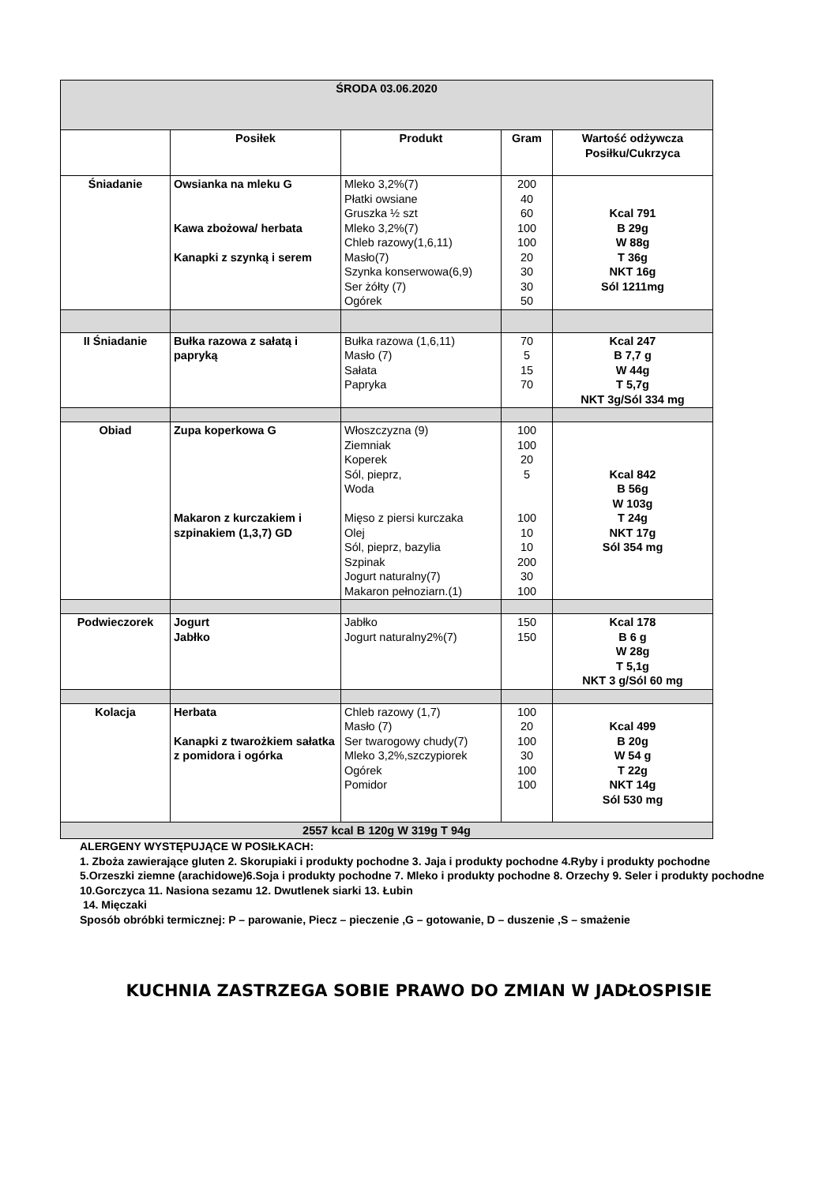| ŚRODA 03.06.2020 | | | | |
| --- | --- | --- | --- | --- |
| | Posiłek | Produkt | Gram | Wartość odżywcza Posiłku/Cukrzyca |
| Śniadanie | Owsianka na mleku G Kawa zbożowa/ herbata Kanapki z szynką i serem | Mleko 3,2%(7) Płatki owsiane Gruszka ½ szt Mleko 3,2%(7) Chleb razowy(1,6,11) Masło(7) Szynka konserwowa(6,9) Ser żółty (7) Ogórek | 200 40 60 100 100 20 30 30 50 | Kcal 791 B 29g W 88g T 36g NKT 16g Sól 1211mg |
| II Śniadanie | Bułka razowa z sałatą i papryką | Bułka razowa (1,6,11) Masło (7) Sałata Papryka | 70 5 15 70 | Kcal 247 B 7,7 g W 44g T 5,7g NKT 3g/Sól 334 mg |
| Obiad | Zupa koperkowa G Makaron z kurczakiem i szpinakiem (1,3,7) GD | Włoszczyzna (9) Ziemniak Koperek Sól, pieprz, Woda Mięso z piersi kurczaka Olej Sól, pieprz, bazylia Szpinak Jogurt naturalny(7) Makaron pełnoziarn.(1) | 100 100 20 5 100 10 10 200 30 100 | Kcal 842 B 56g W 103g T 24g NKT 17g Sól 354 mg |
| Podwieczorek | Jogurt Jabłko | Jabłko Jogurt naturalny2%(7) | 150 150 | Kcal 178 B 6 g W 28g T 5,1g NKT 3 g/Sól 60 mg |
| Kolacja | Herbata Kanapki z twarożkiem sałatka z pomidora i ogórka | Chleb razowy (1,7) Masło (7) Ser twarogowy chudy(7) Mleko 3,2%,szczypiorek Ogórek Pomidor | 100 20 100 30 100 100 | Kcal 499 B 20g W 54 g T 22g NKT 14g Sól 530 mg |
| 2557 kcal B 120g W 319g T 94g | | | | |
ALERGENY WYSTĘPUJĄCE W POSIŁKACH:
1. Zboża zawierające gluten 2. Skorupiaki i produkty pochodne 3. Jaja i produkty pochodne 4.Ryby i produkty pochodne 5.Orzeszki ziemne (arachidowe)6.Soja i produkty pochodne 7. Mleko i produkty pochodne 8. Orzechy 9. Seler i produkty pochodne 10.Gorczyca 11. Nasiona sezamu 12. Dwutlenek siarki 13. Łubin
14. Mięczaki
Sposób obróbki termicznej: P – parowanie, Piecz – pieczenie ,G – gotowanie, D – duszenie ,S – smażenie
KUCHNIA ZASTRZEGA SOBIE PRAWO DO ZMIAN W JADŁOSPISIE